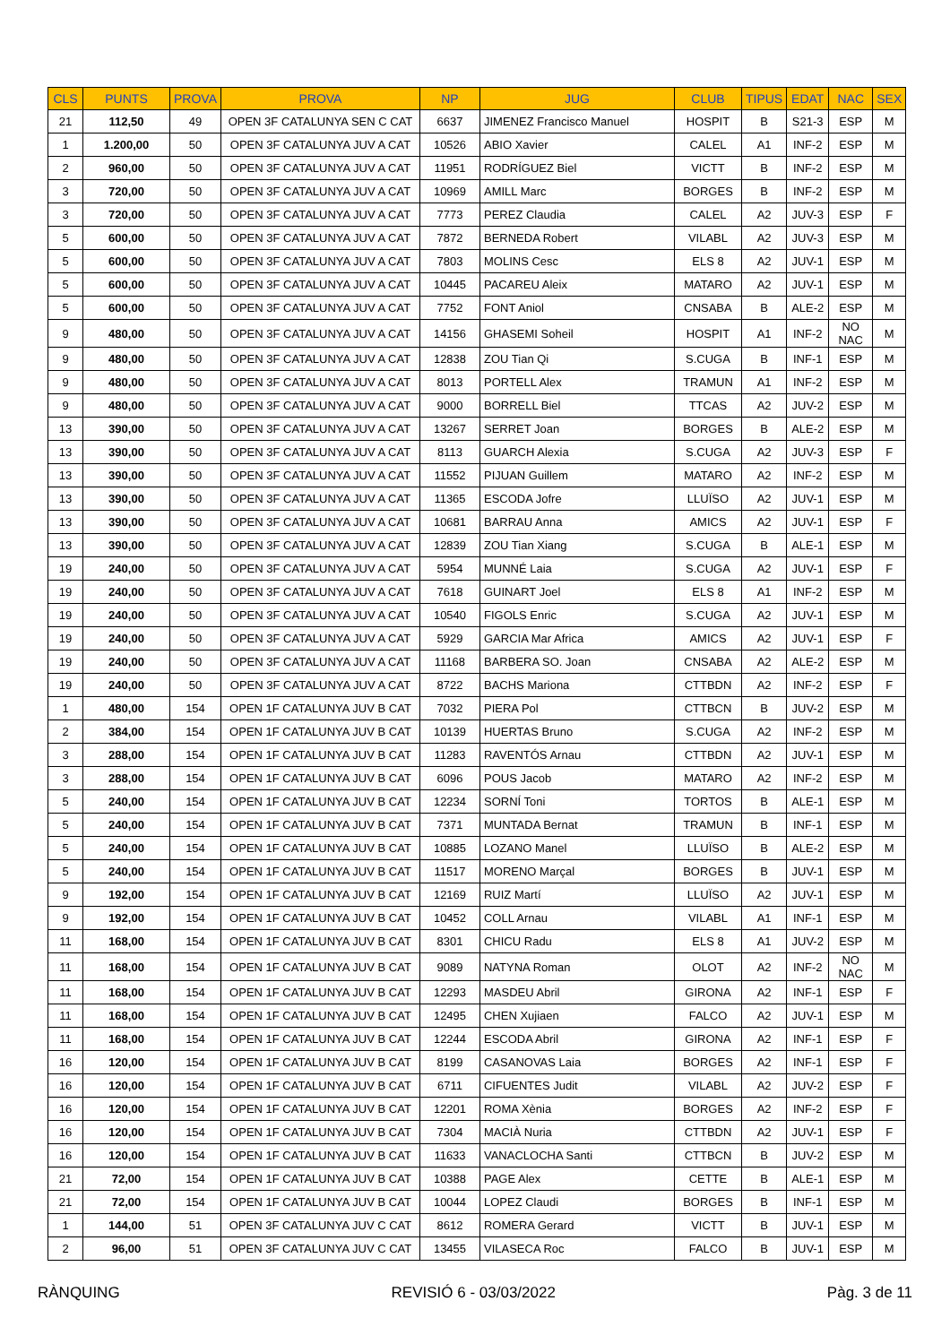| CLS | PUNTS | PROVA | PROVA | NP | JUG | CLUB | TIPUS | EDAT | NAC | SEX |
| --- | --- | --- | --- | --- | --- | --- | --- | --- | --- | --- |
| 21 | 112,50 | 49 | OPEN 3F CATALUNYA SEN C CAT | 6637 | JIMENEZ Francisco Manuel | HOSPIT | B | S21-3 | ESP | M |
| 1 | 1.200,00 | 50 | OPEN 3F CATALUNYA JUV A CAT | 10526 | ABIO Xavier | CALEL | A1 | INF-2 | ESP | M |
| 2 | 960,00 | 50 | OPEN 3F CATALUNYA JUV A CAT | 11951 | RODRÍGUEZ Biel | VICTT | B | INF-2 | ESP | M |
| 3 | 720,00 | 50 | OPEN 3F CATALUNYA JUV A CAT | 10969 | AMILL Marc | BORGES | B | INF-2 | ESP | M |
| 3 | 720,00 | 50 | OPEN 3F CATALUNYA JUV A CAT | 7773 | PEREZ Claudia | CALEL | A2 | JUV-3 | ESP | F |
| 5 | 600,00 | 50 | OPEN 3F CATALUNYA JUV A CAT | 7872 | BERNEDA Robert | VILABL | A2 | JUV-3 | ESP | M |
| 5 | 600,00 | 50 | OPEN 3F CATALUNYA JUV A CAT | 7803 | MOLINS Cesc | ELS 8 | A2 | JUV-1 | ESP | M |
| 5 | 600,00 | 50 | OPEN 3F CATALUNYA JUV A CAT | 10445 | PACAREU Aleix | MATARO | A2 | JUV-1 | ESP | M |
| 5 | 600,00 | 50 | OPEN 3F CATALUNYA JUV A CAT | 7752 | FONT Aniol | CNSABA | B | ALE-2 | ESP | M |
| 9 | 480,00 | 50 | OPEN 3F CATALUNYA JUV A CAT | 14156 | GHASEMI Soheil | HOSPIT | A1 | INF-2 | NO NAC | M |
| 9 | 480,00 | 50 | OPEN 3F CATALUNYA JUV A CAT | 12838 | ZOU Tian Qi | S.CUGA | B | INF-1 | ESP | M |
| 9 | 480,00 | 50 | OPEN 3F CATALUNYA JUV A CAT | 8013 | PORTELL Alex | TRAMUN | A1 | INF-2 | ESP | M |
| 9 | 480,00 | 50 | OPEN 3F CATALUNYA JUV A CAT | 9000 | BORRELL Biel | TTCAS | A2 | JUV-2 | ESP | M |
| 13 | 390,00 | 50 | OPEN 3F CATALUNYA JUV A CAT | 13267 | SERRET Joan | BORGES | B | ALE-2 | ESP | M |
| 13 | 390,00 | 50 | OPEN 3F CATALUNYA JUV A CAT | 8113 | GUARCH Alexia | S.CUGA | A2 | JUV-3 | ESP | F |
| 13 | 390,00 | 50 | OPEN 3F CATALUNYA JUV A CAT | 11552 | PIJUAN Guillem | MATARO | A2 | INF-2 | ESP | M |
| 13 | 390,00 | 50 | OPEN 3F CATALUNYA JUV A CAT | 11365 | ESCODA Jofre | LLUÏSO | A2 | JUV-1 | ESP | M |
| 13 | 390,00 | 50 | OPEN 3F CATALUNYA JUV A CAT | 10681 | BARRAU Anna | AMICS | A2 | JUV-1 | ESP | F |
| 13 | 390,00 | 50 | OPEN 3F CATALUNYA JUV A CAT | 12839 | ZOU Tian Xiang | S.CUGA | B | ALE-1 | ESP | M |
| 19 | 240,00 | 50 | OPEN 3F CATALUNYA JUV A CAT | 5954 | MUNNÉ Laia | S.CUGA | A2 | JUV-1 | ESP | F |
| 19 | 240,00 | 50 | OPEN 3F CATALUNYA JUV A CAT | 7618 | GUINART Joel | ELS 8 | A1 | INF-2 | ESP | M |
| 19 | 240,00 | 50 | OPEN 3F CATALUNYA JUV A CAT | 10540 | FIGOLS Enric | S.CUGA | A2 | JUV-1 | ESP | M |
| 19 | 240,00 | 50 | OPEN 3F CATALUNYA JUV A CAT | 5929 | GARCIA Mar Africa | AMICS | A2 | JUV-1 | ESP | F |
| 19 | 240,00 | 50 | OPEN 3F CATALUNYA JUV A CAT | 11168 | BARBERA SO. Joan | CNSABA | A2 | ALE-2 | ESP | M |
| 19 | 240,00 | 50 | OPEN 3F CATALUNYA JUV A CAT | 8722 | BACHS Mariona | CTTBDN | A2 | INF-2 | ESP | F |
| 1 | 480,00 | 154 | OPEN 1F CATALUNYA JUV B CAT | 7032 | PIERA Pol | CTTBCN | B | JUV-2 | ESP | M |
| 2 | 384,00 | 154 | OPEN 1F CATALUNYA JUV B CAT | 10139 | HUERTAS Bruno | S.CUGA | A2 | INF-2 | ESP | M |
| 3 | 288,00 | 154 | OPEN 1F CATALUNYA JUV B CAT | 11283 | RAVENTÓS Arnau | CTTBDN | A2 | JUV-1 | ESP | M |
| 3 | 288,00 | 154 | OPEN 1F CATALUNYA JUV B CAT | 6096 | POUS Jacob | MATARO | A2 | INF-2 | ESP | M |
| 5 | 240,00 | 154 | OPEN 1F CATALUNYA JUV B CAT | 12234 | SORNÍ Toni | TORTOS | B | ALE-1 | ESP | M |
| 5 | 240,00 | 154 | OPEN 1F CATALUNYA JUV B CAT | 7371 | MUNTADA Bernat | TRAMUN | B | INF-1 | ESP | M |
| 5 | 240,00 | 154 | OPEN 1F CATALUNYA JUV B CAT | 10885 | LOZANO Manel | LLUÏSO | B | ALE-2 | ESP | M |
| 5 | 240,00 | 154 | OPEN 1F CATALUNYA JUV B CAT | 11517 | MORENO Marçal | BORGES | B | JUV-1 | ESP | M |
| 9 | 192,00 | 154 | OPEN 1F CATALUNYA JUV B CAT | 12169 | RUIZ Martí | LLUÏSO | A2 | JUV-1 | ESP | M |
| 9 | 192,00 | 154 | OPEN 1F CATALUNYA JUV B CAT | 10452 | COLL Arnau | VILABL | A1 | INF-1 | ESP | M |
| 11 | 168,00 | 154 | OPEN 1F CATALUNYA JUV B CAT | 8301 | CHICU Radu | ELS 8 | A1 | JUV-2 | ESP | M |
| 11 | 168,00 | 154 | OPEN 1F CATALUNYA JUV B CAT | 9089 | NATYNA Roman | OLOT | A2 | INF-2 | NO NAC | M |
| 11 | 168,00 | 154 | OPEN 1F CATALUNYA JUV B CAT | 12293 | MASDEU Abril | GIRONA | A2 | INF-1 | ESP | F |
| 11 | 168,00 | 154 | OPEN 1F CATALUNYA JUV B CAT | 12495 | CHEN Xujiaen | FALCO | A2 | JUV-1 | ESP | M |
| 11 | 168,00 | 154 | OPEN 1F CATALUNYA JUV B CAT | 12244 | ESCODA Abril | GIRONA | A2 | INF-1 | ESP | F |
| 16 | 120,00 | 154 | OPEN 1F CATALUNYA JUV B CAT | 8199 | CASANOVAS Laia | BORGES | A2 | INF-1 | ESP | F |
| 16 | 120,00 | 154 | OPEN 1F CATALUNYA JUV B CAT | 6711 | CIFUENTES Judit | VILABL | A2 | JUV-2 | ESP | F |
| 16 | 120,00 | 154 | OPEN 1F CATALUNYA JUV B CAT | 12201 | ROMA Xènia | BORGES | A2 | INF-2 | ESP | F |
| 16 | 120,00 | 154 | OPEN 1F CATALUNYA JUV B CAT | 7304 | MACIÀ Nuria | CTTBDN | A2 | JUV-1 | ESP | F |
| 16 | 120,00 | 154 | OPEN 1F CATALUNYA JUV B CAT | 11633 | VANACLOCHA Santi | CTTBCN | B | JUV-2 | ESP | M |
| 21 | 72,00 | 154 | OPEN 1F CATALUNYA JUV B CAT | 10388 | PAGE Alex | CETTE | B | ALE-1 | ESP | M |
| 21 | 72,00 | 154 | OPEN 1F CATALUNYA JUV B CAT | 10044 | LOPEZ Claudi | BORGES | B | INF-1 | ESP | M |
| 1 | 144,00 | 51 | OPEN 3F CATALUNYA JUV C CAT | 8612 | ROMERA Gerard | VICTT | B | JUV-1 | ESP | M |
| 2 | 96,00 | 51 | OPEN 3F CATALUNYA JUV C CAT | 13455 | VILASECA Roc | FALCO | B | JUV-1 | ESP | M |
RÀNQUING REVISIÓ 6 - 03/03/2022 Pàg. 3 de 11